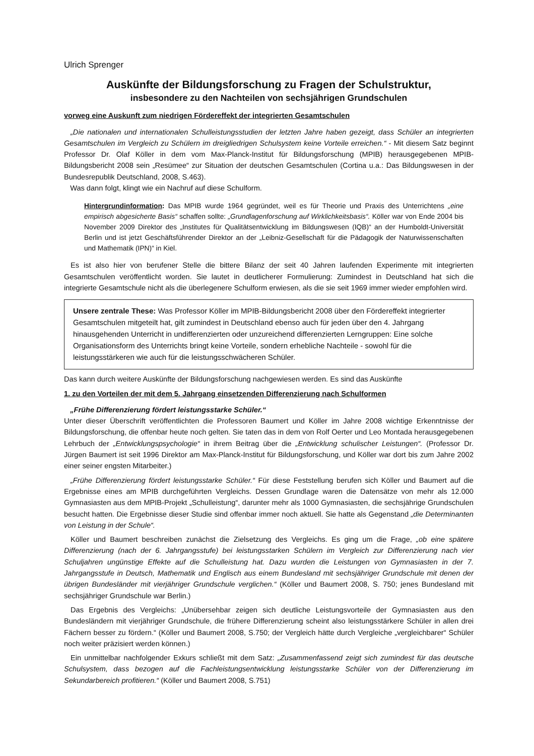Ulrich Sprenger
Auskünfte der Bildungsforschung zu Fragen der Schulstruktur,
insbesondere zu den Nachteilen von sechsjährigen Grundschulen
vorweg eine Auskunft zum niedrigen Fördereffekt der integrierten Gesamtschulen
„Die nationalen und internationalen Schulleistungsstudien der letzten Jahre haben gezeigt, dass Schüler an integrierten Gesamtschulen im Vergleich zu Schülern im dreigliedrigen Schulsystem keine Vorteile erreichen.“ - Mit diesem Satz beginnt Professor Dr. Olaf Köller in dem vom Max-Planck-Institut für Bildungsforschung (MPIB) herausgegebenen MPIB-Bildungsbericht 2008 sein „Resümee“ zur Situation der deutschen Gesamtschulen (Cortina u.a.: Das Bildungswesen in der Bundesrepublik Deutschland, 2008, S.463).
Was dann folgt, klingt wie ein Nachruf auf diese Schulform.
Hintergrundinformation: Das MPIB wurde 1964 gegründet, weil es für Theorie und Praxis des Unterrichtens „eine empirisch abgesicherte Basis“ schaffen sollte: „Grundlagenforschung auf Wirklichkeitsbasis“. Köller war von Ende 2004 bis November 2009 Direktor des „Institutes für Qualitätsentwicklung im Bildungswesen (IQB)“ an der Humboldt-Universität Berlin und ist jetzt Geschäftsführender Direktor an der „Leibniz-Gesellschaft für die Pädagogik der Naturwissenschaften und Mathematik (IPN)“ in Kiel.
Es ist also hier von berufener Stelle die bittere Bilanz der seit 40 Jahren laufenden Experimente mit integrierten Gesamtschulen veröffentlicht worden. Sie lautet in deutlicherer Formulierung: Zumindest in Deutschland hat sich die integrierte Gesamtschule nicht als die überlegenere Schulform erwiesen, als die sie seit 1969 immer wieder empfohlen wird.
Unsere zentrale These: Was Professor Köller im MPIB-Bildungsbericht 2008 über den Fördereffekt integrierter Gesamtschulen mitgeteilt hat, gilt zumindest in Deutschland ebenso auch für jeden über den 4. Jahrgang hinausgehenden Unterricht in undifferenzierten oder unzureichend differenzierten Lerngruppen: Eine solche Organisationsform des Unterrichts bringt keine Vorteile, sondern erhebliche Nachteile - sowohl für die leistungsstärkeren wie auch für die leistungsschwächeren Schüler.
Das kann durch weitere Auskünfte der Bildungsforschung nachgewiesen werden. Es sind das Auskünfte
1. zu den Vorteilen der mit dem 5. Jahrgang einsetzenden Differenzierung nach Schulformen
„Frühe Differenzierung fördert leistungsstarke Schüler.“
Unter dieser Überschrift veröffentlichten die Professoren Baumert und Köller im Jahre 2008 wichtige Erkenntnisse der Bildungsforschung, die offenbar heute noch gelten. Sie taten das in dem von Rolf Oerter und Leo Montada herausgegebenen Lehrbuch der „Entwicklungspsychologie“ in ihrem Beitrag über die „Entwicklung schulischer Leistungen“. (Professor Dr. Jürgen Baumert ist seit 1996 Direktor am Max-Planck-Institut für Bildungsforschung, und Köller war dort bis zum Jahre 2002 einer seiner engsten Mitarbeiter.)
„Frühe Differenzierung fördert leistungsstarke Schüler.“ Für diese Feststellung berufen sich Köller und Baumert auf die Ergebnisse eines am MPIB durchgeführten Vergleichs. Dessen Grundlage waren die Datensätze von mehr als 12.000 Gymnasiasten aus dem MPIB-Projekt „Schulleistung“, darunter mehr als 1000 Gymnasiasten, die sechsjährige Grundschulen besucht hatten. Die Ergebnisse dieser Studie sind offenbar immer noch aktuell. Sie hatte als Gegenstand „die Determinanten von Leistung in der Schule“.
Köller und Baumert beschreiben zunächst die Zielsetzung des Vergleichs. Es ging um die Frage, „ob eine spätere Differenzierung (nach der 6. Jahrgangsstufe) bei leistungsstarken Schülern im Vergleich zur Differenzierung nach vier Schuljahren ungünstige Effekte auf die Schulleistung hat. Dazu wurden die Leistungen von Gymnasiasten in der 7. Jahrgangsstufe in Deutsch, Mathematik und Englisch aus einem Bundesland mit sechsjähriger Grundschule mit denen der übrigen Bundesländer mit vierjähriger Grundschule verglichen.“ (Köller und Baumert 2008, S. 750; jenes Bundesland mit sechsjähriger Grundschule war Berlin.)
Das Ergebnis des Vergleichs: „Unübersehbar zeigen sich deutliche Leistungsvorteile der Gymnasiasten aus den Bundesländern mit vierjähriger Grundschule, die frühere Differenzierung scheint also leistungsstärkere Schüler in allen drei Fächern besser zu fördern.“ (Köller und Baumert 2008, S.750; der Vergleich hätte durch Vergleiche „vergleichbarer“ Schüler noch weiter präzisiert werden können.)
Ein unmittelbar nachfolgender Exkurs schließt mit dem Satz: „Zusammenfassend zeigt sich zumindest für das deutsche Schulsystem, dass bezogen auf die Fachleistungsentwicklung leistungsstarke Schüler von der Differenzierung im Sekundarbereich profitieren.“ (Köller und Baumert 2008, S.751)